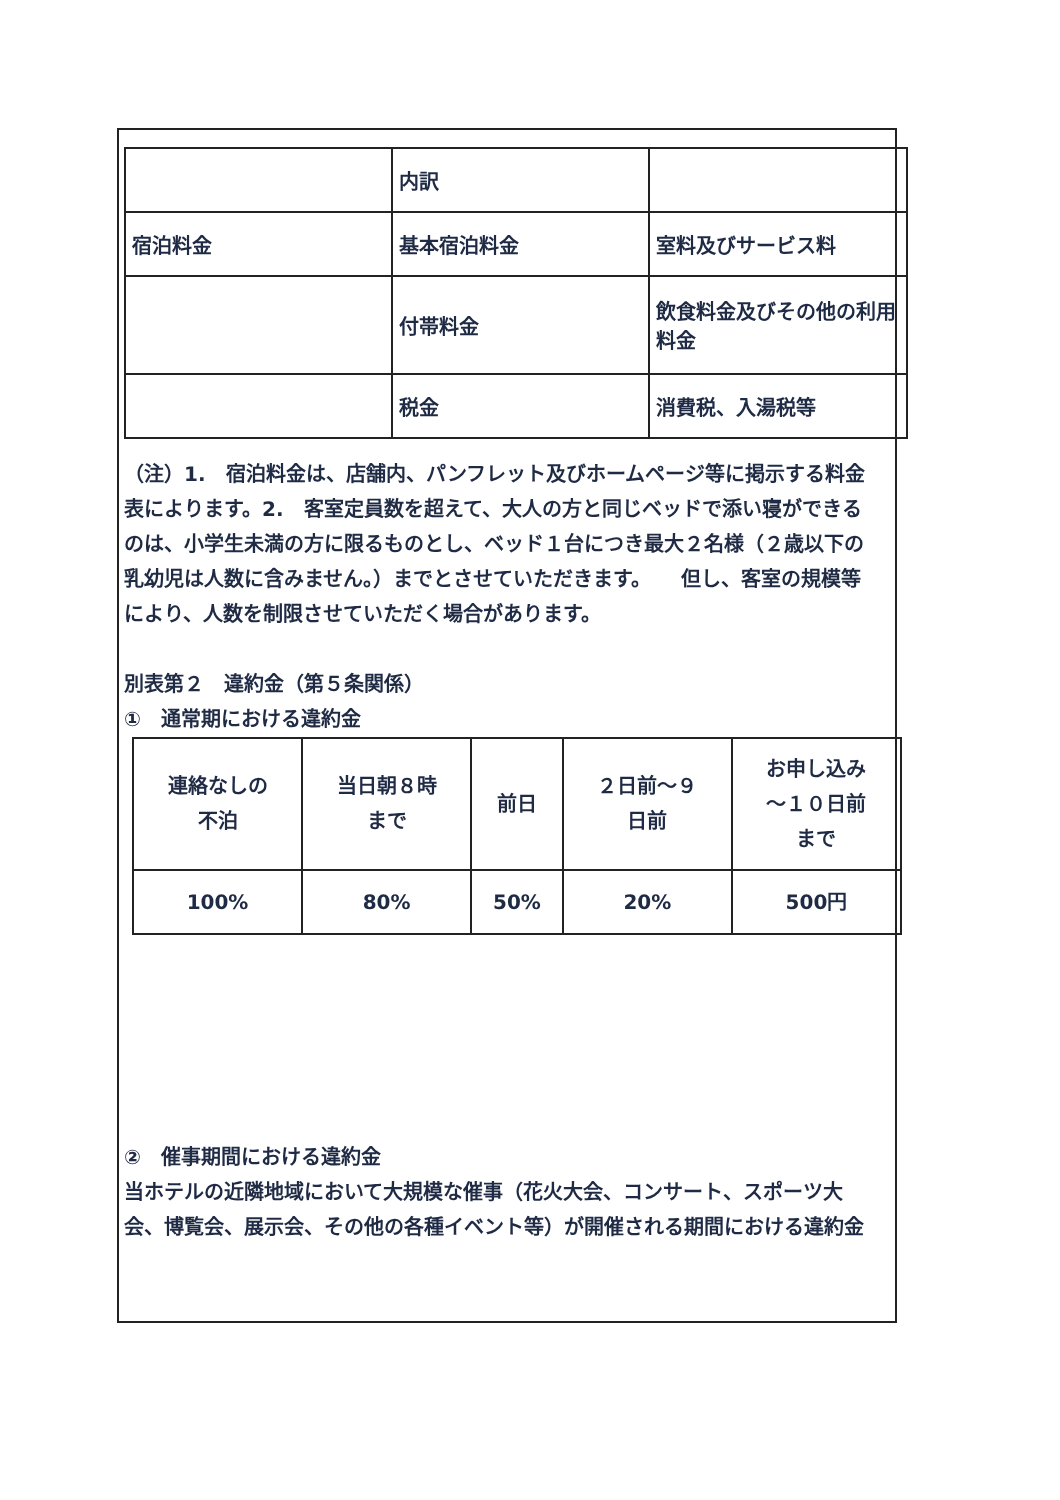| | 内訳 | |
| 宿泊料金 | 基本宿泊料金 | 室料及びサービス料 |
| | 付帯料金 | 飲食料金及びその他の利用料金 |
| | 税金 | 消費税、入湯税等 |
（注）1.　宿泊料金は、店舗内、パンフレット及びホームページ等に掲示する料金表によります。2.　客室定員数を超えて、大人の方と同じベッドで添い寝ができるのは、小学生未満の方に限るものとし、ベッド１台につき最大２名様（２歳以下の乳幼児は人数に含みません。）までとさせていただきます。　　但し、客室の規模等により、人数を制限させていただく場合があります。
別表第２　違約金（第５条関係）
①　通常期における違約金
| 連絡なしの 不泊 | 当日朝８時 まで | 前日 | ２日前～９ 日前 | お申し込み ～１０日前 まで |
| 100% | 80% | 50% | 20% | 500円 |
②　催事期間における違約金
当ホテルの近隣地域において大規模な催事（花火大会、コンサート、スポーツ大会、博覧会、展示会、その他の各種イベント等）が開催される期間における違約金